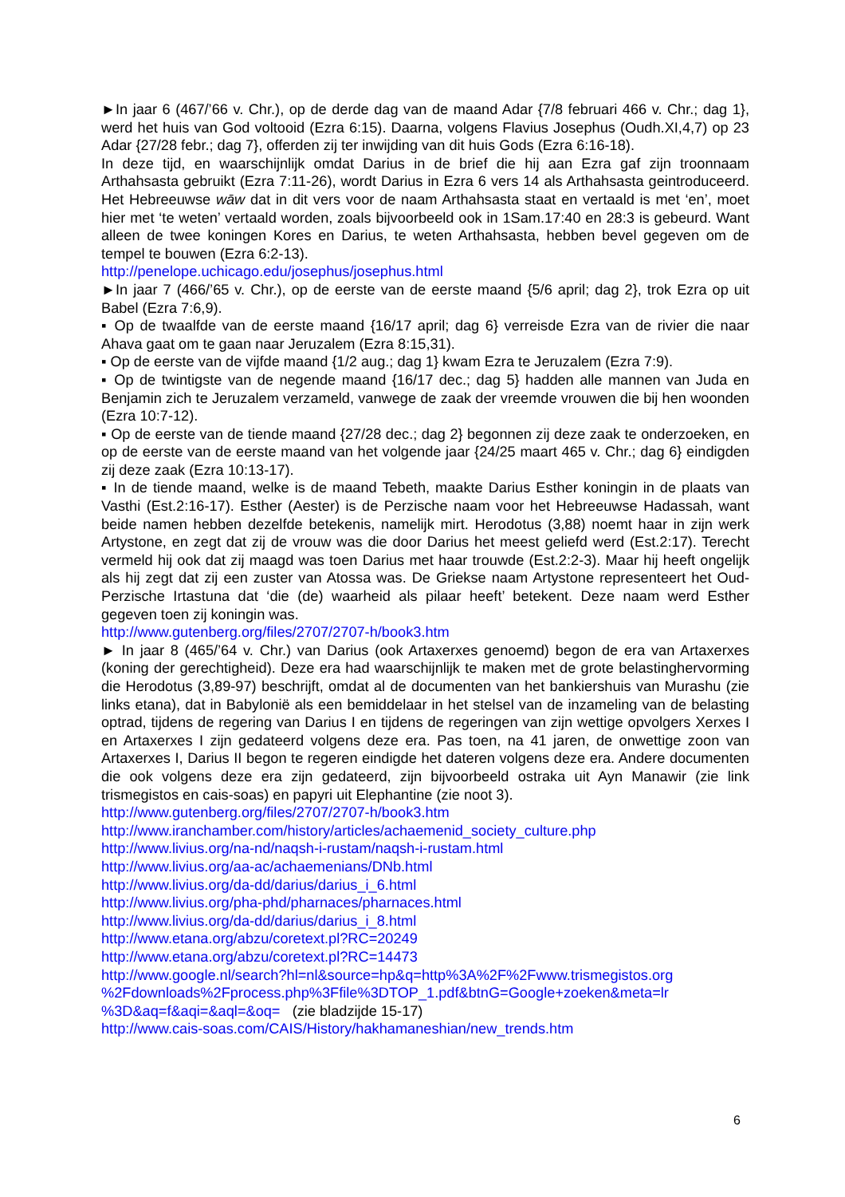►In jaar 6 (467/’66 v. Chr.), op de derde dag van de maand Adar {7/8 februari 466 v. Chr.; dag 1}, werd het huis van God voltooid (Ezra 6:15). Daarna, volgens Flavius Josephus (Oudh.XI,4,7) op 23 Adar {27/28 febr.; dag 7}, offerden zij ter inwijding van dit huis Gods (Ezra 6:16-18).
In deze tijd, en waarschijnlijk omdat Darius in de brief die hij aan Ezra gaf zijn troonnaam Arthahsasta gebruikt (Ezra 7:11-26), wordt Darius in Ezra 6 vers 14 als Arthahsasta geintroduceerd. Het Hebreeuwse wāw dat in dit vers voor de naam Arthahsasta staat en vertaald is met ‘en’, moet hier met ‘te weten’ vertaald worden, zoals bijvoorbeeld ook in 1Sam.17:40 en 28:3 is gebeurd. Want alleen de twee koningen Kores en Darius, te weten Arthahsasta, hebben bevel gegeven om de tempel te bouwen (Ezra 6:2-13).
http://penelope.uchicago.edu/josephus/josephus.html
►In jaar 7 (466/’65 v. Chr.), op de eerste van de eerste maand {5/6 april; dag 2}, trok Ezra op uit Babel (Ezra 7:6,9).
▪ Op de twaalfde van de eerste maand {16/17 april; dag 6} verreisde Ezra van de rivier die naar Ahava gaat om te gaan naar Jeruzalem (Ezra 8:15,31).
▪ Op de eerste van de vijfde maand {1/2 aug.; dag 1} kwam Ezra te Jeruzalem (Ezra 7:9).
▪ Op de twintigste van de negende maand {16/17 dec.; dag 5} hadden alle mannen van Juda en Benjamin zich te Jeruzalem verzameld, vanwege de zaak der vreemde vrouwen die bij hen woonden (Ezra 10:7-12).
▪ Op de eerste van de tiende maand {27/28 dec.; dag 2} begonnen zij deze zaak te onderzoeken, en op de eerste van de eerste maand van het volgende jaar {24/25 maart 465 v. Chr.; dag 6} eindigden zij deze zaak (Ezra 10:13-17).
▪ In de tiende maand, welke is de maand Tebeth, maakte Darius Esther koningin in de plaats van Vasthi (Est.2:16-17). Esther (Aester) is de Perzische naam voor het Hebreeuwse Hadassah, want beide namen hebben dezelfde betekenis, namelijk mirt. Herodotus (3,88) noemt haar in zijn werk Artystone, en zegt dat zij de vrouw was die door Darius het meest geliefd werd (Est.2:17). Terecht vermeld hij ook dat zij maagd was toen Darius met haar trouwde (Est.2:2-3). Maar hij heeft ongelijk als hij zegt dat zij een zuster van Atossa was. De Griekse naam Artystone representeert het Oud-Perzische Irtastuna dat ‘die (de) waarheid als pilaar heeft’ betekent. Deze naam werd Esther gegeven toen zij koningin was.
http://www.gutenberg.org/files/2707/2707-h/book3.htm
► In jaar 8 (465/’64 v. Chr.) van Darius (ook Artaxerxes genoemd) begon de era van Artaxerxes (koning der gerechtigheid). Deze era had waarschijnlijk te maken met de grote belastinghervorming die Herodotus (3,89-97) beschrijft, omdat al de documenten van het bankiershuis van Murashu (zie links etana), dat in Babylonië als een bemiddelaar in het stelsel van de inzameling van de belasting optrad, tijdens de regering van Darius I en tijdens de regeringen van zijn wettige opvolgers Xerxes I en Artaxerxes I zijn gedateerd volgens deze era. Pas toen, na 41 jaren, de onwettige zoon van Artaxerxes I, Darius II begon te regeren eindigde het dateren volgens deze era. Andere documenten die ook volgens deze era zijn gedateerd, zijn bijvoorbeeld ostraka uit Ayn Manawir (zie link trismegistos en cais-soas) en papyri uit Elephantine (zie noot 3).
http://www.gutenberg.org/files/2707/2707-h/book3.htm
http://www.iranchamber.com/history/articles/achaemenid_society_culture.php
http://www.livius.org/na-nd/naqsh-i-rustam/naqsh-i-rustam.html
http://www.livius.org/aa-ac/achaemenians/DNb.html
http://www.livius.org/da-dd/darius/darius_i_6.html
http://www.livius.org/pha-phd/pharnaces/pharnaces.html
http://www.livius.org/da-dd/darius/darius_i_8.html
http://www.etana.org/abzu/coretext.pl?RC=20249
http://www.etana.org/abzu/coretext.pl?RC=14473
http://www.google.nl/search?hl=nl&source=hp&q=http%3A%2F%2Fwww.trismegistos.org
%2Fdownloads%2Fprocess.php%3Ffile%3DTOP_1.pdf&btnG=Google+zoeken&meta=lr
%3D&aq=f&aqi=&aql=&oq= (zie bladzijde 15-17)
http://www.cais-soas.com/CAIS/History/hakhamaneshian/new_trends.htm
6